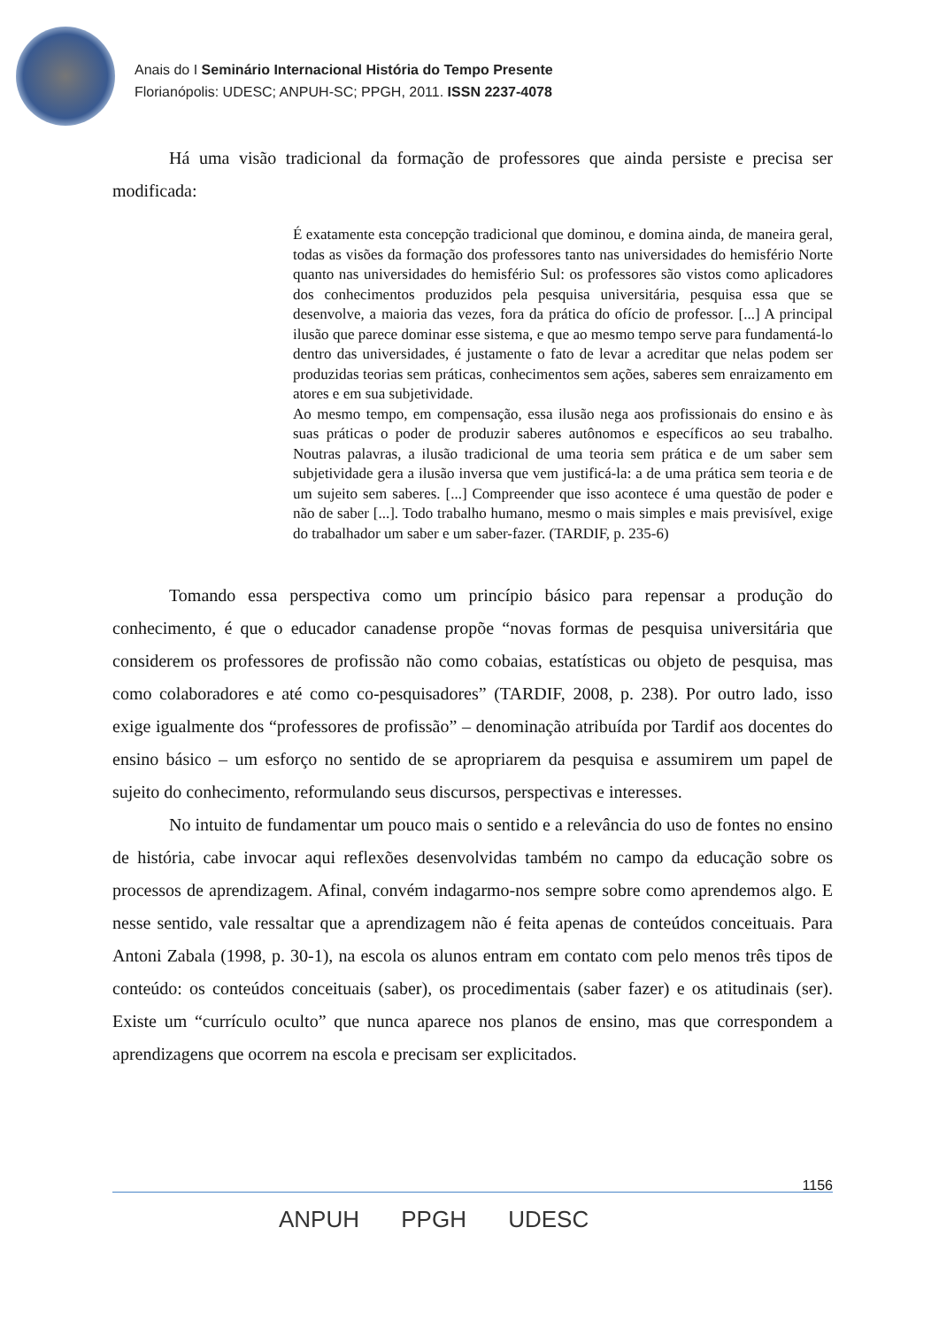Anais do I Seminário Internacional História do Tempo Presente
Florianópolis: UDESC; ANPUH-SC; PPGH, 2011. ISSN 2237-4078
Há uma visão tradicional da formação de professores que ainda persiste e precisa ser modificada:
É exatamente esta concepção tradicional que dominou, e domina ainda, de maneira geral, todas as visões da formação dos professores tanto nas universidades do hemisfério Norte quanto nas universidades do hemisfério Sul: os professores são vistos como aplicadores dos conhecimentos produzidos pela pesquisa universitária, pesquisa essa que se desenvolve, a maioria das vezes, fora da prática do ofício de professor. [...] A principal ilusão que parece dominar esse sistema, e que ao mesmo tempo serve para fundamentá-lo dentro das universidades, é justamente o fato de levar a acreditar que nelas podem ser produzidas teorias sem práticas, conhecimentos sem ações, saberes sem enraizamento em atores e em sua subjetividade.
Ao mesmo tempo, em compensação, essa ilusão nega aos profissionais do ensino e às suas práticas o poder de produzir saberes autônomos e específicos ao seu trabalho. Noutras palavras, a ilusão tradicional de uma teoria sem prática e de um saber sem subjetividade gera a ilusão inversa que vem justificá-la: a de uma prática sem teoria e de um sujeito sem saberes. [...] Compreender que isso acontece é uma questão de poder e não de saber [...]. Todo trabalho humano, mesmo o mais simples e mais previsível, exige do trabalhador um saber e um saber-fazer. (TARDIF, p. 235-6)
Tomando essa perspectiva como um princípio básico para repensar a produção do conhecimento, é que o educador canadense propõe “novas formas de pesquisa universitária que considerem os professores de profissão não como cobaias, estatísticas ou objeto de pesquisa, mas como colaboradores e até como co-pesquisadores” (TARDIF, 2008, p. 238). Por outro lado, isso exige igualmente dos “professores de profissão” – denominação atribuída por Tardif aos docentes do ensino básico – um esforço no sentido de se apropriarem da pesquisa e assumirem um papel de sujeito do conhecimento, reformulando seus discursos, perspectivas e interesses.
No intuito de fundamentar um pouco mais o sentido e a relevância do uso de fontes no ensino de história, cabe invocar aqui reflexões desenvolvidas também no campo da educação sobre os processos de aprendizagem. Afinal, convém indagarmo-nos sempre sobre como aprendemos algo. E nesse sentido, vale ressaltar que a aprendizagem não é feita apenas de conteúdos conceituais. Para Antoni Zabala (1998, p. 30-1), na escola os alunos entram em contato com pelo menos três tipos de conteúdo: os conteúdos conceituais (saber), os procedimentais (saber fazer) e os atitudinais (ser). Existe um “currículo oculto” que nunca aparece nos planos de ensino, mas que correspondem a aprendizagens que ocorrem na escola e precisam ser explicitados.
1156
ANPUH PPGH UDESC